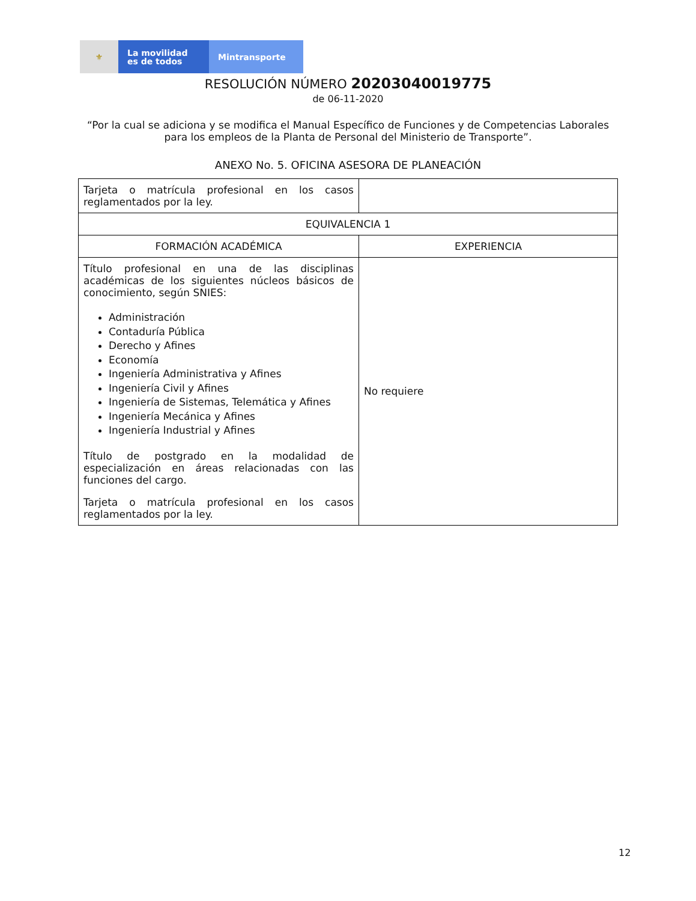⚜
La movilidad
es de todos
Mintransporte
RESOLUCIÓN NÚMERO 20203040019775
de 06-11-2020
“Por la cual se adiciona y se modifica el Manual Específico de Funciones y de Competencias Laborales para los empleos de la Planta de Personal del Ministerio de Transporte”.
ANEXO No. 5. OFICINA ASESORA DE PLANEACIÓN
| Tarjeta o matrícula profesional en los casos reglamentados por la ley. | |
| EQUIVALENCIA 1 | |
| FORMACIÓN ACADÉMICA | EXPERIENCIA |
| Título profesional en una de las disciplinas académicas de los siguientes núcleos básicos de conocimiento, según SNIES: Administración Contaduría Pública Derecho y Afines Economía Ingeniería Administrativa y Afines Ingeniería Civil y Afines Ingeniería de Sistemas, Telemática y Afines Ingeniería Mecánica y Afines Ingeniería Industrial y Afines Título de postgrado en la modalidad de especialización en áreas relacionadas con las funciones del cargo. Tarjeta o matrícula profesional en los casos reglamentados por la ley. | No requiere |
12